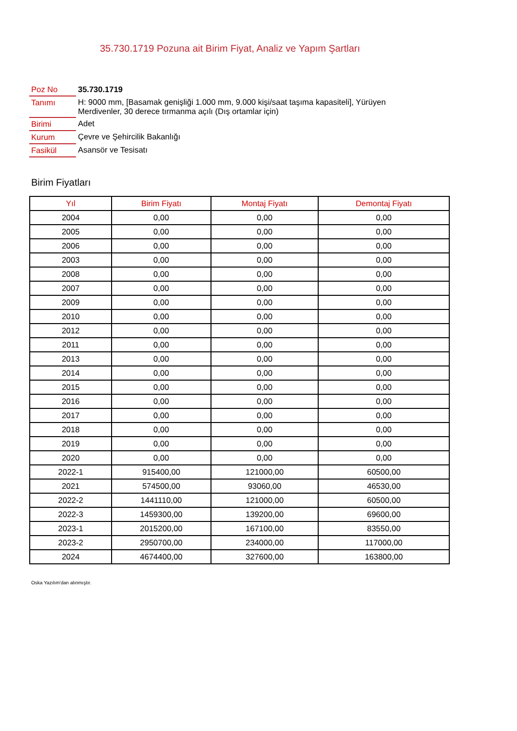35.730.1719 Pozuna ait Birim Fiyat, Analiz ve Yapım Şartları
| Poz No | 35.730.1719 |
| Tanımı | H: 9000 mm, [Basamak genişliği 1.000 mm, 9.000 kişi/saat taşıma kapasiteli], Yürüyen Merdivenler, 30 derece tırmanma açılı (Dış ortamlar için) |
| Birimi | Adet |
| Kurum | Çevre ve Şehircilik Bakanlığı |
| Fasikül | Asansör ve Tesisatı |
Birim Fiyatları
| Yıl | Birim Fiyatı | Montaj Fiyatı | Demontaj Fiyatı |
| --- | --- | --- | --- |
| 2004 | 0,00 | 0,00 | 0,00 |
| 2005 | 0,00 | 0,00 | 0,00 |
| 2006 | 0,00 | 0,00 | 0,00 |
| 2003 | 0,00 | 0,00 | 0,00 |
| 2008 | 0,00 | 0,00 | 0,00 |
| 2007 | 0,00 | 0,00 | 0,00 |
| 2009 | 0,00 | 0,00 | 0,00 |
| 2010 | 0,00 | 0,00 | 0,00 |
| 2012 | 0,00 | 0,00 | 0,00 |
| 2011 | 0,00 | 0,00 | 0,00 |
| 2013 | 0,00 | 0,00 | 0,00 |
| 2014 | 0,00 | 0,00 | 0,00 |
| 2015 | 0,00 | 0,00 | 0,00 |
| 2016 | 0,00 | 0,00 | 0,00 |
| 2017 | 0,00 | 0,00 | 0,00 |
| 2018 | 0,00 | 0,00 | 0,00 |
| 2019 | 0,00 | 0,00 | 0,00 |
| 2020 | 0,00 | 0,00 | 0,00 |
| 2022-1 | 915400,00 | 121000,00 | 60500,00 |
| 2021 | 574500,00 | 93060,00 | 46530,00 |
| 2022-2 | 1441110,00 | 121000,00 | 60500,00 |
| 2022-3 | 1459300,00 | 139200,00 | 69600,00 |
| 2023-1 | 2015200,00 | 167100,00 | 83550,00 |
| 2023-2 | 2950700,00 | 234000,00 | 117000,00 |
| 2024 | 4674400,00 | 327600,00 | 163800,00 |
Oska Yazılım'dan alınmıştır.